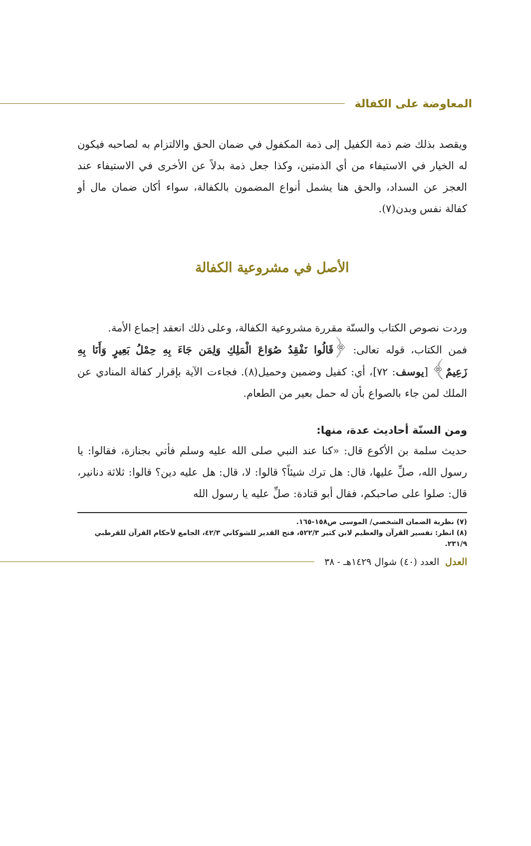المعاوضة على الكفالة
ويقصد بذلك ضم ذمة الكفيل إلى ذمة المكفول في ضمان الحق والالتزام به لصاحبه فيكون له الخيار في الاستيفاء من أي الذمتين، وكذا جعل ذمة بدلاً عن الأخرى في الاستيفاء عند العجز عن السداد، والحق هنا يشمل أنواع المضمون بالكفالة، سواء أكان ضمان مال أو كفالة نفس وبدن(٧).
الأصل في مشروعية الكفالة
وردت نصوص الكتاب والسنّة مقررة مشروعية الكفالة، وعلى ذلك انعقد إجماع الأمة.
فمن الكتاب، قوله تعالى: ﴿قَالُوا نَفْقِدُ صُوَاعَ الْمَلِكِ وَلِمَن جَاءَ بِهِ حِمْلُ بَعِيرٍ وَأَنَا بِهِ زَعِيمٌ﴾ [يوسف: ٧٢]، أي: كفيل وضمين وحميل(٨). فجاءت الآية بإقرار كفالة المنادي عن الملك لمن جاء بالصواع بأن له حمل بعير من الطعام.
ومن السنّة أحاديث عدة، منها:
حديث سلمة بن الأكوع قال: «كنا عند النبي صلى الله عليه وسلم فأتي بجنازة، فقالوا: يا رسول الله، صلِّ عليها، قال: هل ترك شيئاً؟ قالوا: لا، قال: هل عليه دين؟ قالوا: ثلاثة دنانير، قال: صلوا على صاحبكم، فقال أبو قتادة: صلِّ عليه يا رسول الله
(٧) نظرية الضمان الشخصي/ الموسى ص١٥٨-١٦٥.
(٨) انظر: تفسير القرآن والعظيم لابن كثير ٥٢٢/٣، فتح القدير للشوكاني ٤٢/٣، الجامع لأحكام القرآن للقرطبي ٢٣١/٩.
العدل العدد (٤٠) شوال ١٤٢٩هـ - ٣٨